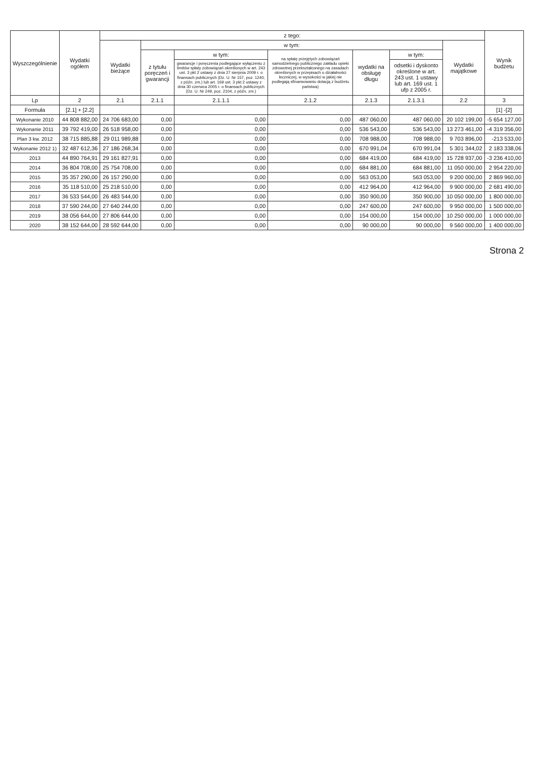| Wyszczególnienie | Wydatki ogółem | z tego: | | | | | | | Wynik budżetu |
| --- | --- | --- | --- | --- | --- | --- | --- | --- | --- |
| | | Wydatki bieżące | w tym: | | | | | Wydatki majątkowe | |
| | | | z tytułu poręczeń i gwarancji | w tym: | na spłatę przejętych zobowiązań samodzielnego publicznego zakładu opieki zdrowotnej przekształconego na zasadach określonych w przepisach o działalności leczniczej, w wysokości w jakiej nie podlegają sfinansowaniu dotacją z budżetu państwa) | wydatki na obsługę długu | w tym: | | |
| | | | | gwarancje i poręczenia podlegające wyłączeniu z limitów spłaty zobowiązań określonych w art. 243 ust. 3 pkt 2 ustawy z dnia 27 sierpnia 2009 r. o finansach publicznych (Dz. U. Nr 157, poz. 1240, z późn. zm.) lub art. 169 ust. 3 pkt 2 ustawy z dnia 30 czerwca 2005 r. o finansach publicznych (Dz. U. Nr 249, poz. 2104, z późn. zm.) | | | odsetki i dyskonto określone w art. 243 ust. 1 ustawy lub art. 169 ust. 1 ufp z 2005 r. | | |
| Lp | 2 | 2.1 | 2.1.1 | 2.1.1.1 | 2.1.2 | 2.1.3 | 2.1.3.1 | 2.2 | 3 |
| Formuła | [2.1] + [2.2] | | | | | | | | [1] -[2] |
| Wykonanie 2010 | 44 808 882,00 | 24 706 683,00 | 0,00 | 0,00 | 0,00 | 487 060,00 | 487 060,00 | 20 102 199,00 | -5 654 127,00 |
| Wykonanie 2011 | 39 792 419,00 | 26 518 958,00 | 0,00 | 0,00 | 0,00 | 536 543,00 | 536 543,00 | 13 273 461,00 | -4 319 356,00 |
| Plan 3 kw. 2012 | 38 715 885,88 | 29 011 989,88 | 0,00 | 0,00 | 0,00 | 708 988,00 | 708 988,00 | 9 703 896,00 | -213 533,00 |
| Wykonanie 2012 1) | 32 487 612,36 | 27 186 268,34 | 0,00 | 0,00 | 0,00 | 670 991,04 | 670 991,04 | 5 301 344,02 | 2 183 338,06 |
| 2013 | 44 890 764,91 | 29 161 827,91 | 0,00 | 0,00 | 0,00 | 684 419,00 | 684 419,00 | 15 728 937,00 | -3 236 410,00 |
| 2014 | 36 804 708,00 | 25 754 708,00 | 0,00 | 0,00 | 0,00 | 684 881,00 | 684 881,00 | 11 050 000,00 | 2 954 220,00 |
| 2015 | 35 357 290,00 | 26 157 290,00 | 0,00 | 0,00 | 0,00 | 563 053,00 | 563 053,00 | 9 200 000,00 | 2 869 960,00 |
| 2016 | 35 118 510,00 | 25 218 510,00 | 0,00 | 0,00 | 0,00 | 412 964,00 | 412 964,00 | 9 900 000,00 | 2 681 490,00 |
| 2017 | 36 533 544,00 | 26 483 544,00 | 0,00 | 0,00 | 0,00 | 350 900,00 | 350 900,00 | 10 050 000,00 | 1 800 000,00 |
| 2018 | 37 590 244,00 | 27 640 244,00 | 0,00 | 0,00 | 0,00 | 247 600,00 | 247 600,00 | 9 950 000,00 | 1 500 000,00 |
| 2019 | 38 056 644,00 | 27 806 644,00 | 0,00 | 0,00 | 0,00 | 154 000,00 | 154 000,00 | 10 250 000,00 | 1 000 000,00 |
| 2020 | 38 152 644,00 | 28 592 644,00 | 0,00 | 0,00 | 0,00 | 90 000,00 | 90 000,00 | 9 560 000,00 | 1 400 000,00 |
Strona 2